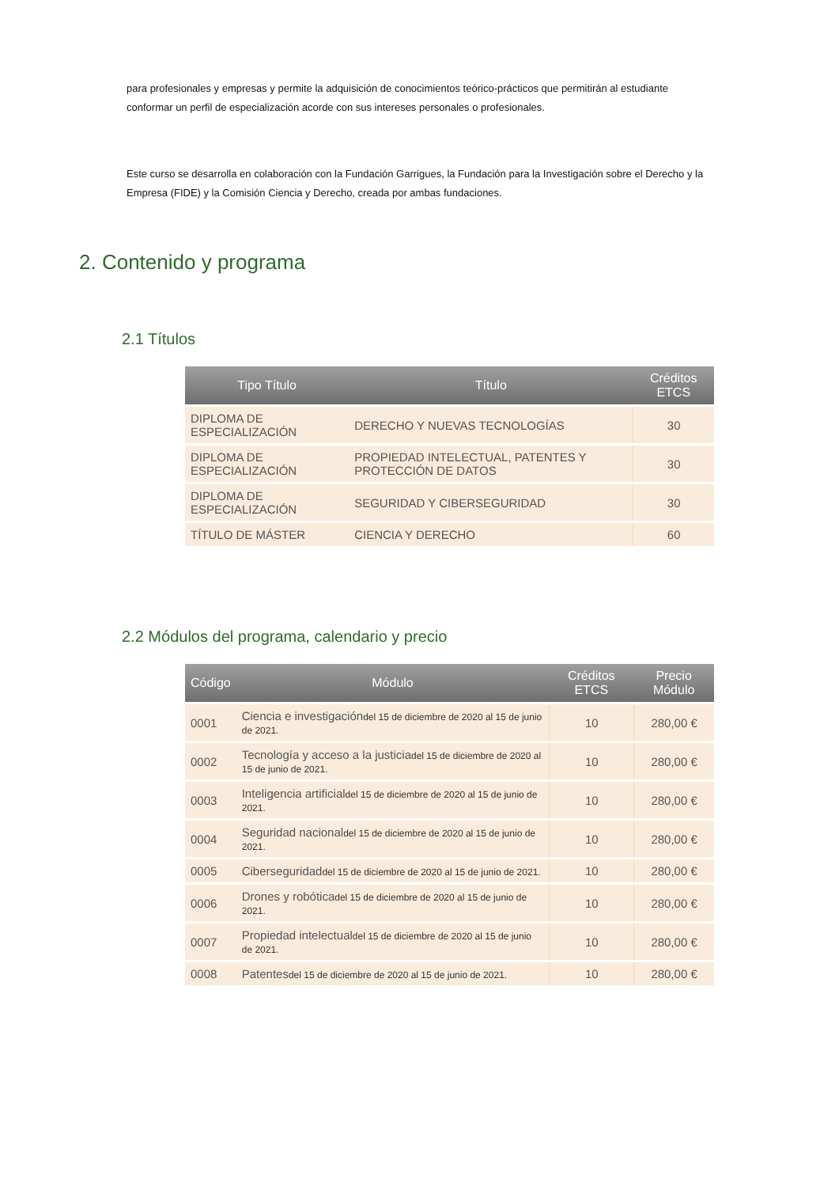para profesionales y empresas y permite la adquisición de conocimientos teórico-prácticos que permitirán al estudiante conformar un perfil de especialización acorde con sus intereses personales o profesionales.
Este curso se desarrolla en colaboración con la Fundación Garrigues, la Fundación para la Investigación sobre el Derecho y la Empresa (FIDE) y la Comisión Ciencia y Derecho, creada por ambas fundaciones.
2. Contenido y programa
2.1 Títulos
| Tipo Título | Título | Créditos ETCS |
| --- | --- | --- |
| DIPLOMA DE ESPECIALIZACIÓN | DERECHO Y NUEVAS TECNOLOGÍAS | 30 |
| DIPLOMA DE ESPECIALIZACIÓN | PROPIEDAD INTELECTUAL, PATENTES Y PROTECCIÓN DE DATOS | 30 |
| DIPLOMA DE ESPECIALIZACIÓN | SEGURIDAD Y CIBERSEGURIDAD | 30 |
| TÍTULO DE MÁSTER | CIENCIA Y DERECHO | 60 |
2.2 Módulos del programa, calendario y precio
| Código | Módulo | Créditos ETCS | Precio Módulo |
| --- | --- | --- | --- |
| 0001 | Ciencia e investigación del 15 de diciembre de 2020 al 15 de junio de 2021. | 10 | 280,00 € |
| 0002 | Tecnología y acceso a la justicia del 15 de diciembre de 2020 al 15 de junio de 2021. | 10 | 280,00 € |
| 0003 | Inteligencia artificial del 15 de diciembre de 2020 al 15 de junio de 2021. | 10 | 280,00 € |
| 0004 | Seguridad nacional del 15 de diciembre de 2020 al 15 de junio de 2021. | 10 | 280,00 € |
| 0005 | Ciberseguridad del 15 de diciembre de 2020 al 15 de junio de 2021. | 10 | 280,00 € |
| 0006 | Drones y robótica del 15 de diciembre de 2020 al 15 de junio de 2021. | 10 | 280,00 € |
| 0007 | Propiedad intelectual del 15 de diciembre de 2020 al 15 de junio de 2021. | 10 | 280,00 € |
| 0008 | Patentes del 15 de diciembre de 2020 al 15 de junio de 2021. | 10 | 280,00 € |